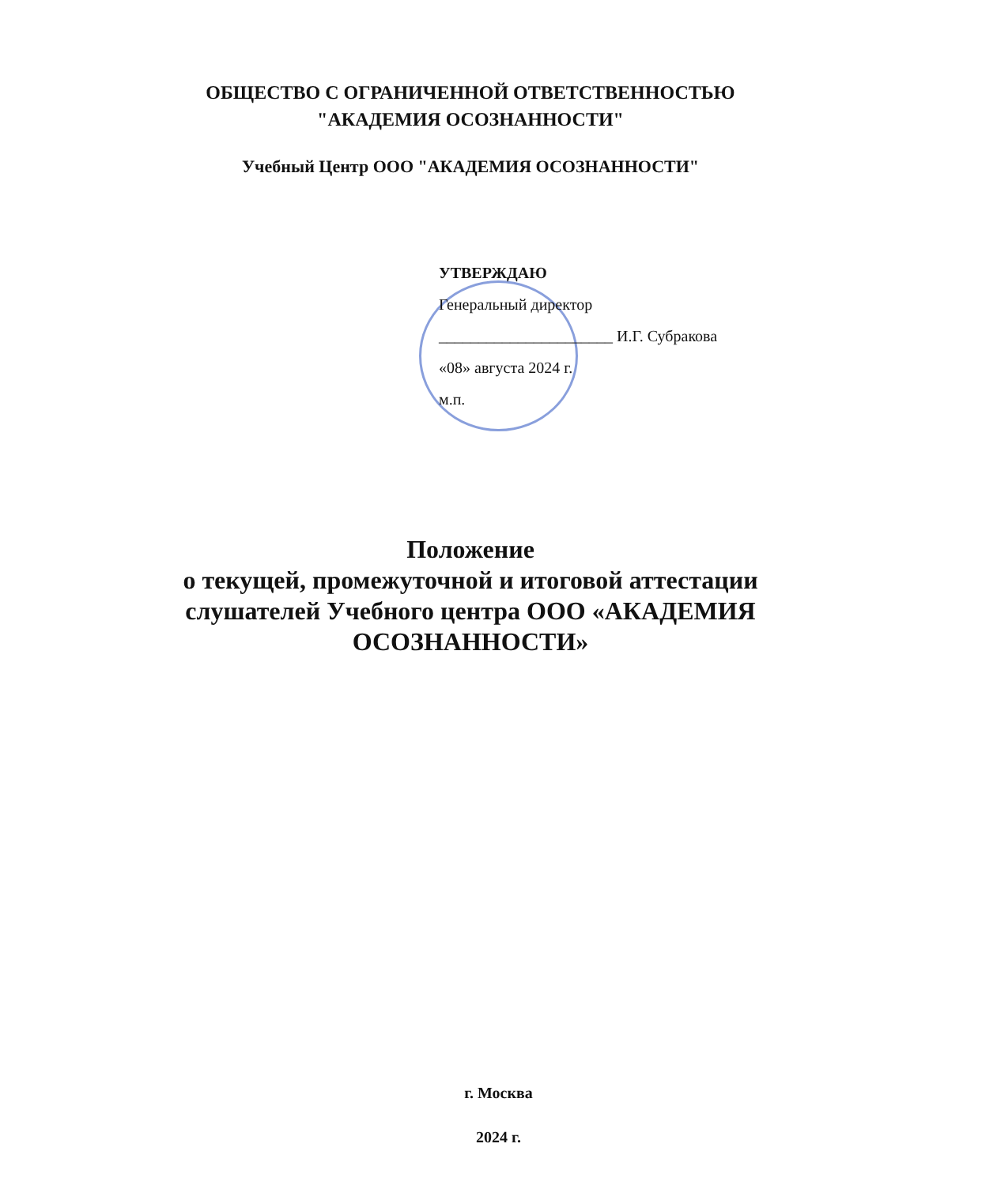ОБЩЕСТВО С ОГРАНИЧЕННОЙ ОТВЕТСТВЕННОСТЬЮ
"АКАДЕМИЯ ОСОЗНАННОСТИ"
Учебный Центр ООО "АКАДЕМИЯ ОСОЗНАННОСТИ"
УТВЕРЖДАЮ
Генеральный директор
______________________ И.Г. Субракова
«08» августа 2024 г.
м.п.
Положение
о текущей, промежуточной и итоговой аттестации слушателей Учебного центра ООО «АКАДЕМИЯ ОСОЗНАННОСТИ»
г. Москва
2024 г.